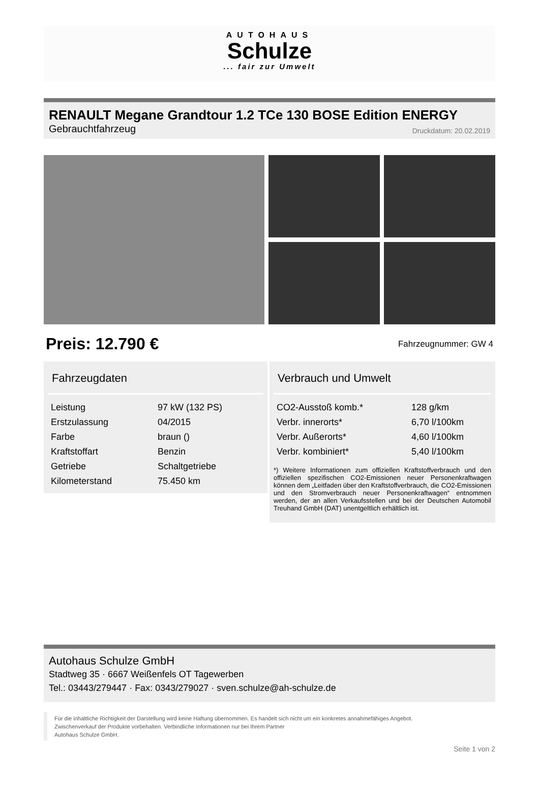AUTOHAUS
Schulze
... fair zur Umwelt
RENAULT Megane Grandtour 1.2 TCe 130 BOSE Edition ENERGY
Gebrauchtfahrzeug
Druckdatum: 20.02.2019
Preis: 12.790 € Fahrzeugnummer: GW 4
Fahrzeugdaten
| Leistung | 97 kW (132 PS) |
| Erstzulassung | 04/2015 |
| Farbe | braun () |
| Kraftstoffart | Benzin |
| Getriebe | Schaltgetriebe |
| Kilometerstand | 75.450 km |
Verbrauch und Umwelt
| CO2-Ausstoß komb.* | 128 g/km |
| Verbr. innerorts* | 6,70 l/100km |
| Verbr. Außerorts* | 4,60 l/100km |
| Verbr. kombiniert* | 5,40 l/100km |
*) Weitere Informationen zum offiziellen Kraftstoffverbrauch und den offiziellen spezifischen CO2-Emissionen neuer Personenkraftwagen können dem „Leitfaden über den Kraftstoffverbrauch, die CO2-Emissionen und den Stromverbrauch neuer Personenkraftwagen“ entnommen werden, der an allen Verkaufsstellen und bei der Deutschen Automobil Treuhand GmbH (DAT) unentgeltlich erhältlich ist.
Autohaus Schulze GmbH
Stadtweg 35 · 6667 Weißenfels OT Tagewerben
Tel.: 03443/279447 · Fax: 0343/279027 · sven.schulze@ah-schulze.de
Für die inhaltliche Richtigkeit der Darstellung wird keine Haftung übernommen. Es handelt sich nicht um ein konkretes annahmefähiges Angebot.
Zwischenverkauf der Produkte vorbehalten. Verbindliche Informationen nur bei Ihrem Partner
Autohaus Schulze GmbH.
Seite 1 von 2